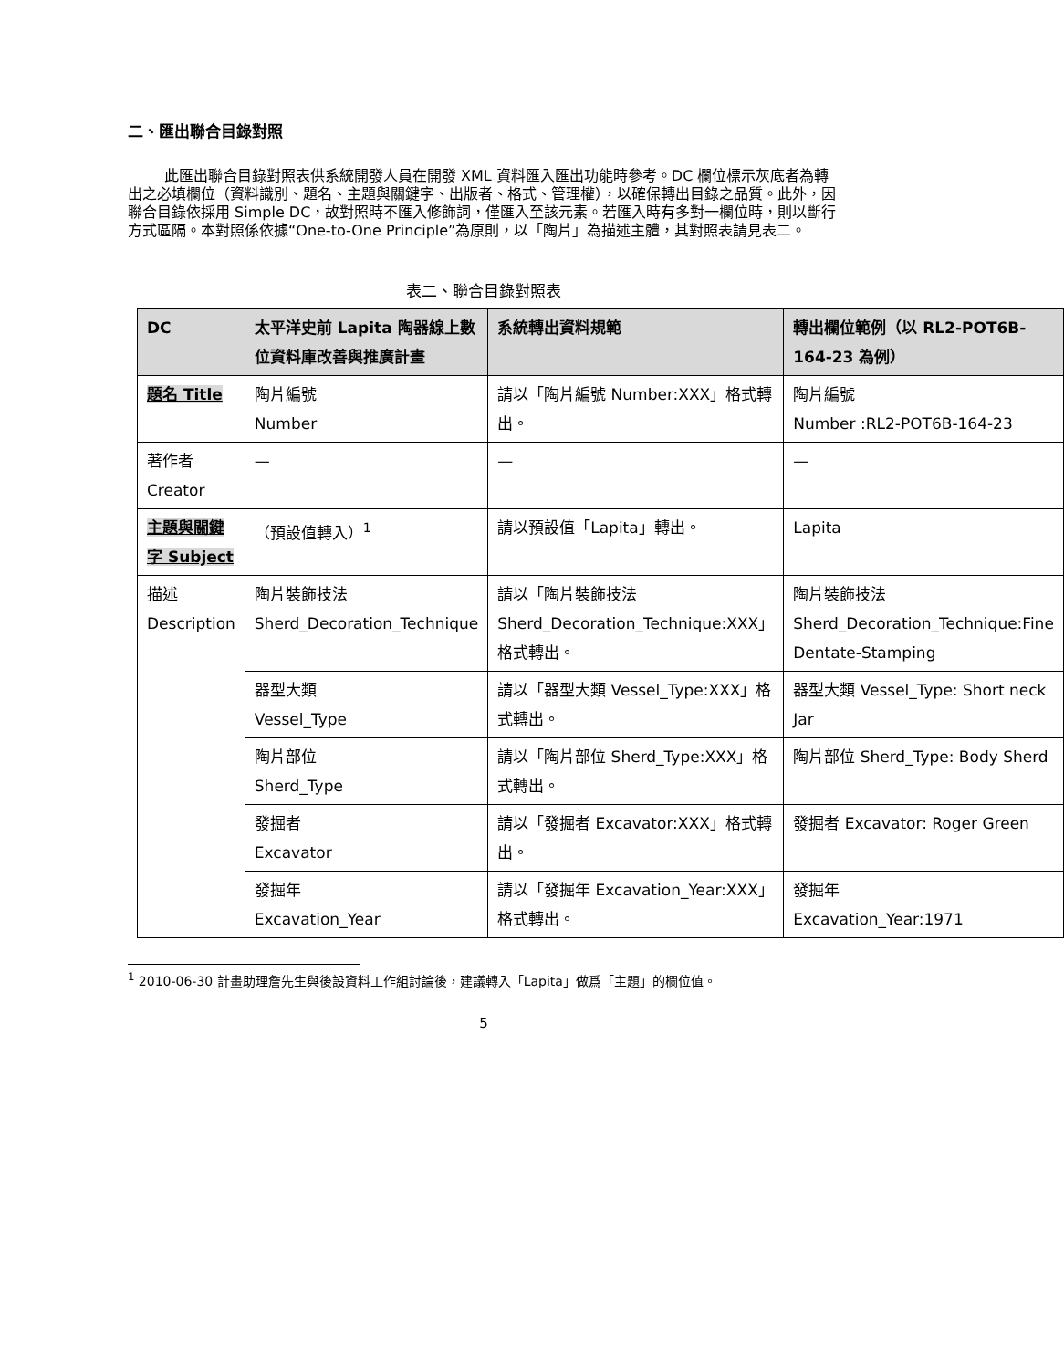二、匯出聯合目錄對照
此匯出聯合目錄對照表供系統開發人員在開發 XML 資料匯入匯出功能時參考。DC 欄位標示灰底者為轉出之必填欄位（資料識別、題名、主題與關鍵字、出版者、格式、管理權），以確保轉出目錄之品質。此外，因聯合目錄依採用 Simple DC，故對照時不匯入修飾詞，僅匯入至該元素。若匯入時有多對一欄位時，則以斷行方式區隔。本對照係依據“One-to-One Principle”為原則，以「陶片」為描述主體，其對照表請見表二。
表二、聯合目錄對照表
| DC | 太平洋史前 Lapita 陶器線上數位資料庫改善與推廣計畫 | 系統轉出資料規範 | 轉出欄位範例（以 RL2-POT6B-164-23 為例） |
| --- | --- | --- | --- |
| 題名 Title | 陶片編號 Number | 請以「陶片編號 Number:XXX」格式轉出。 | 陶片編號 Number :RL2-POT6B-164-23 |
| 著作者 Creator | — | — | — |
| 主題與關鍵字 Subject | （預設值轉入）<sup>1</sup> | 請以預設值「Lapita」轉出。 | Lapita |
| 描述 Description | 陶片裝飾技法 Sherd_Decoration_Technique | 請以「陶片裝飾技法 Sherd_Decoration_Technique:XXX」格式轉出。 | 陶片裝飾技法 Sherd_Decoration_Technique:Fine Dentate-Stamping |
| | 器型大類 Vessel_Type | 請以「器型大類 Vessel_Type:XXX」格式轉出。 | 器型大類 Vessel_Type: Short neck Jar |
| | 陶片部位 Sherd_Type | 請以「陶片部位 Sherd_Type:XXX」格式轉出。 | 陶片部位 Sherd_Type: Body Sherd |
| | 發掘者 Excavator | 請以「發掘者 Excavator:XXX」格式轉出。 | 發掘者 Excavator: Roger Green |
| | 發掘年 Excavation_Year | 請以「發掘年 Excavation_Year:XXX」格式轉出。 | 發掘年 Excavation_Year:1971 |
<sup>1</sup> 2010-06-30 計畫助理詹先生與後設資料工作組討論後，建議轉入「Lapita」做爲「主題」的欄位值。
5